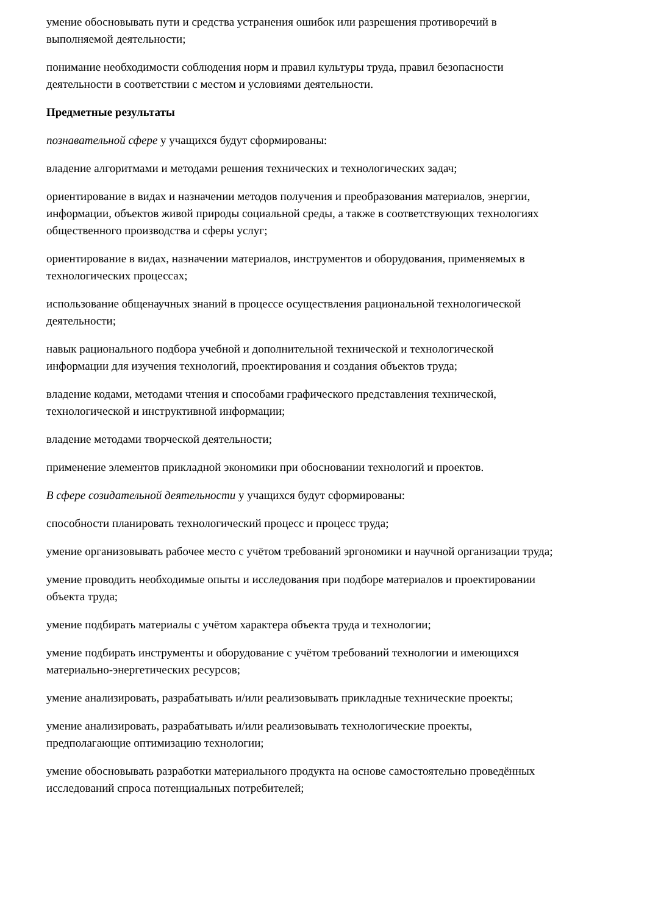умение обосновывать пути и средства устранения ошибок или разрешения противоречий в выполняемой деятельности;
понимание необходимости соблюдения норм и правил культуры труда, правил безопасности деятельности в соответствии с местом и условиями деятельности.
Предметные результаты
познавательной сфере у учащихся будут сформированы:
владение алгоритмами и методами решения технических и технологических задач;
ориентирование в видах и назначении методов получения и преобразования материалов, энергии, информации, объектов живой природы социальной среды, а также в соответствующих технологиях общественного производства и сферы услуг;
ориентирование в видах, назначении материалов, инструментов и оборудования, применяемых в технологических процессах;
использование общенаучных знаний в процессе осуществления рациональной технологической деятельности;
навык рационального подбора учебной и дополнительной технической и технологической информации для изучения технологий, проектирования и создания объектов труда;
владение кодами, методами чтения и способами графического представления технической, технологической и инструктивной информации;
владение методами творческой деятельности;
применение элементов прикладной экономики при обосновании технологий и проектов.
В сфере созидательной деятельности у учащихся будут сформированы:
способности планировать технологический процесс и процесс труда;
умение организовывать рабочее место с учётом требований эргономики и научной организации труда;
умение проводить необходимые опыты и исследования при подборе материалов и проектировании объекта труда;
умение подбирать материалы с учётом характера объекта труда и технологии;
умение подбирать инструменты и оборудование с учётом требований технологии и имеющихся материально-энергетических ресурсов;
умение анализировать, разрабатывать и/или реализовывать прикладные технические проекты;
умение анализировать, разрабатывать и/или реализовывать технологические проекты, предполагающие оптимизацию технологии;
умение обосновывать разработки материального продукта на основе самостоятельно проведённых исследований спроса потенциальных потребителей;